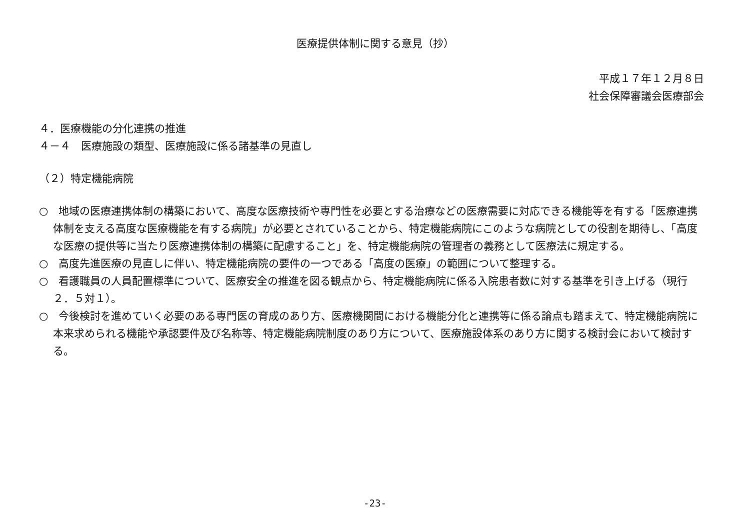医療提供体制に関する意見（抄）
平成１７年１２月８日
社会保障審議会医療部会
４．医療機能の分化連携の推進
４－４　医療施設の類型、医療施設に係る諸基準の見直し
（２）特定機能病院
○　地域の医療連携体制の構築において、高度な医療技術や専門性を必要とする治療などの医療需要に対応できる機能等を有する「医療連携体制を支える高度な医療機能を有する病院」が必要とされていることから、特定機能病院にこのような病院としての役割を期待し、「高度な医療の提供等に当たり医療連携体制の構築に配慮すること」を、特定機能病院の管理者の義務として医療法に規定する。
○　高度先進医療の見直しに伴い、特定機能病院の要件の一つである「高度の医療」の範囲について整理する。
○　看護職員の人員配置標準について、医療安全の推進を図る観点から、特定機能病院に係る入院患者数に対する基準を引き上げる（現行２．５対１）。
○　今後検討を進めていく必要のある専門医の育成のあり方、医療機関間における機能分化と連携等に係る論点も踏まえて、特定機能病院に本来求められる機能や承認要件及び名称等、特定機能病院制度のあり方について、医療施設体系のあり方に関する検討会において検討する。
-23-